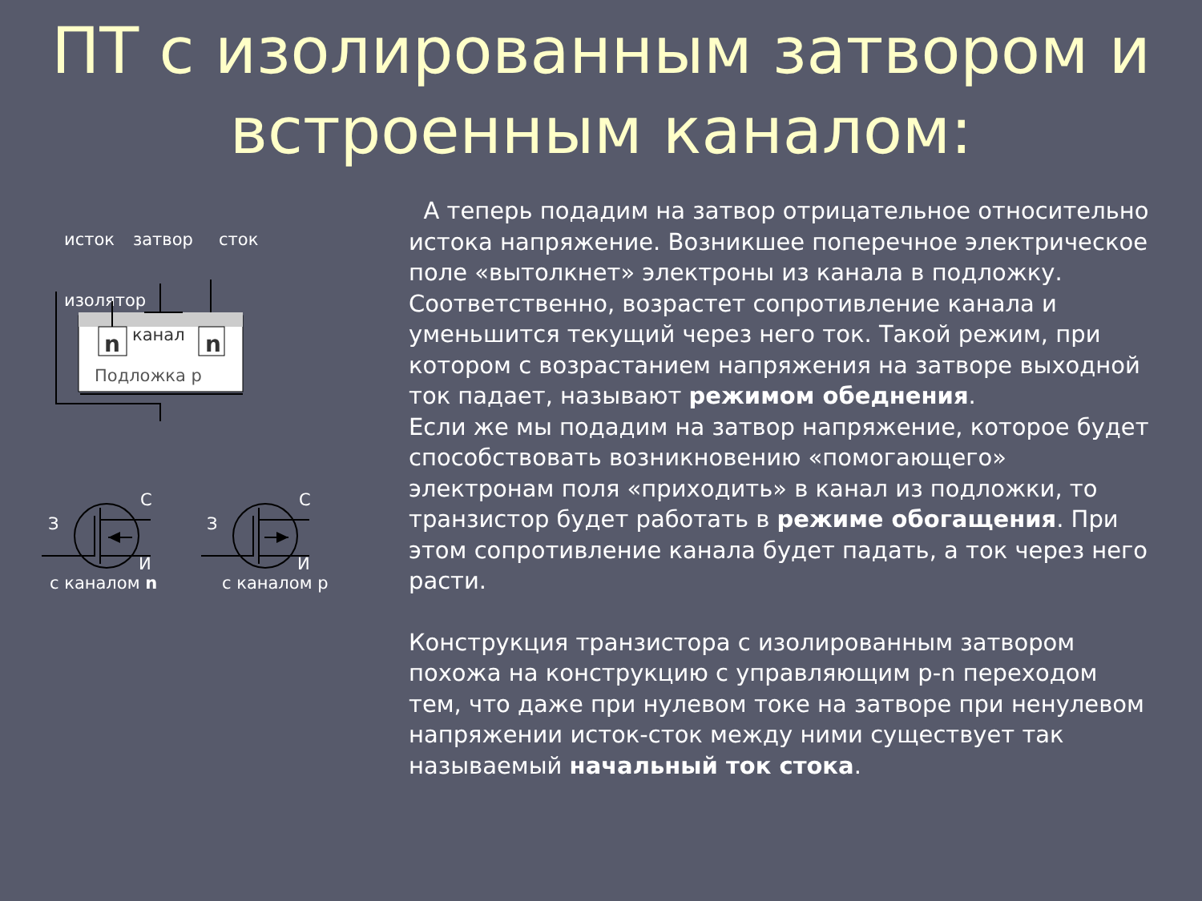ПТ с изолированным затвором и встроенным каналом:
исток
затвор
сток
n
n
канал
Подложка р
изолятор
З
С
И
З
С
И
.
с каналом n с каналом р
А теперь подадим на затвор отрицательное относительно истока напряжение. Возникшее поперечное электрическое поле «вытолкнет» электроны из канала в подложку. Соответственно, возрастет сопротивление канала и уменьшится текущий через него ток. Такой режим, при котором с возрастанием напряжения на затворе выходной ток падает, называют режимом обеднения.
Если же мы подадим на затвор напряжение, которое будет способствовать возникновению «помогающего» электронам поля «приходить» в канал из подложки, то транзистор будет работать в режиме обогащения. При этом сопротивление канала будет падать, а ток через него расти.
Конструкция транзистора с изолированным затвором похожа на конструкцию с управляющим p-n переходом тем, что даже при нулевом токе на затворе при ненулевом напряжении исток-сток между ними существует так называемый начальный ток стока.